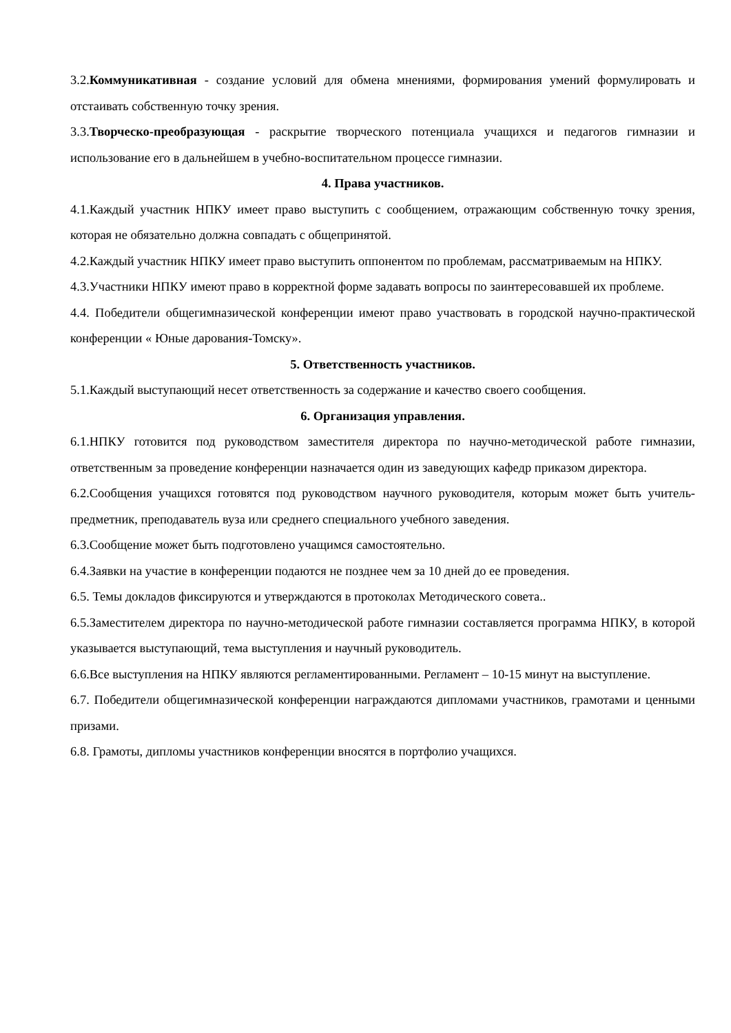3.2.Коммуникативная - создание условий для обмена мнениями, формирования умений формулировать и отстаивать собственную точку зрения.
3.3.Творческо-преобразующая - раскрытие творческого потенциала учащихся и педагогов гимназии и использование его в дальнейшем в учебно-воспитательном процессе гимназии.
4. Права участников.
4.1.Каждый участник НПКУ имеет право выступить с сообщением, отражающим собственную точку зрения, которая не обязательно должна совпадать с общепринятой.
4.2.Каждый участник НПКУ имеет право выступить оппонентом по проблемам, рассматриваемым на НПКУ.
4.3.Участники НПКУ имеют право в корректной форме задавать вопросы по заинтересовавшей их проблеме.
4.4. Победители общегимназической конференции имеют право участвовать в городской научно-практической конференции « Юные дарования-Томску».
5. Ответственность участников.
5.1.Каждый выступающий несет ответственность за содержание и качество своего сообщения.
6. Организация управления.
6.1.НПКУ готовится под руководством заместителя директора по научно-методической работе гимназии, ответственным за проведение конференции назначается один из заведующих кафедр приказом директора.
6.2.Сообщения учащихся готовятся под руководством научного руководителя, которым может быть учитель-предметник, преподаватель вуза или среднего специального учебного заведения.
6.3.Сообщение может быть подготовлено учащимся самостоятельно.
6.4.Заявки на участие в конференции подаются не позднее чем за 10 дней до ее проведения.
6.5. Темы докладов фиксируются и утверждаются в протоколах Методического совета..
6.5.Заместителем директора по научно-методической работе гимназии составляется программа НПКУ, в которой указывается выступающий, тема выступления и научный руководитель.
6.6.Все выступления на НПКУ являются регламентированными. Регламент – 10-15 минут на выступление.
6.7. Победители общегимназической конференции награждаются дипломами участников, грамотами и ценными призами.
6.8. Грамоты, дипломы участников конференции вносятся в портфолио учащихся.